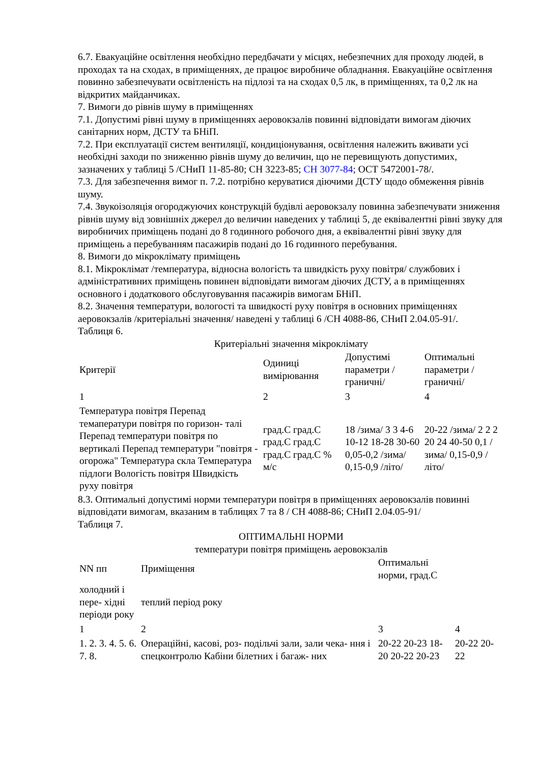6.7. Евакуаційне освітлення необхідно передбачати у місцях, небезпечних для проходу людей, в проходах та на сходах, в приміщеннях, де працює виробниче обладнання. Евакуаційне освітлення повинно забезпечувати освітленість на підлозі та на сходах 0,5 лк, в приміщеннях, та 0,2 лк на відкритих майданчиках.
7. Вимоги до рівнів шуму в приміщеннях
7.1. Допустимі рівні шуму в приміщеннях аеровокзалів повинні відповідати вимогам діючих санітарних норм, ДСТУ та БНіП.
7.2. При експлуатації систем вентиляції, кондиціонування, освітлення належить вживати усі необхідні заходи по зниженню рівнів шуму до величин, що не перевищують допустимих, зазначених у таблиці 5 /СНиП 11-85-80; СН 3223-85; СН 3077-84; ОСТ 5472001-78/.
7.3. Для забезпечення вимог п. 7.2. потрібно керуватися діючими ДСТУ щодо обмеження рівнів шуму.
7.4. Звукоізоляція огороджуючих конструкцій будівлі аеровокзалу повинна забезпечувати зниження рівнів шуму від зовнішніх джерел до величин наведених у таблиці 5, де еквівалентні рівні звуку для виробничих приміщень подані до 8 годинного робочого дня, а еквівалентні рівні звуку для приміщень а перебуванням пасажирів подані до 16 годинного перебування.
8. Вимоги до мікроклімату приміщень
8.1. Мікроклімат /температура, відносна вологість та швидкість руху повітря/ службових і адміністративних приміщень повинен відповідати вимогам діючих ДСТУ, а в приміщеннях основного і додаткового обслуговування пасажирів вимогам БНіП.
8.2. Значення температури, вологості та швидкості руху повітря в основних приміщеннях аеровокзалів /критеріальні значення/ наведені у таблиці 6 /СН 4088-86, СНиП 2.04.05-91/.
Таблиця 6.
Критеріальні значення мікроклімату
| Критерії | Одиниці вимірювання | Допустимі параметри /граничні/ | Оптимальні параметри /граничні/ |
| 1 | 2 | 3 | 4 |
| Температура повітря Перепад темаператури повітря по горизон- талі Перепад температури повітря по вертикалі Перепад температури "повітря - огорожа" Температура скла Температура підлоги Вологість повітря Швидкість руху повітря | град.С град.С град.С град.С град.С град.С % м/с | 18 /зима/ 3 3 4-6 10-12 18-28 30-60 0,05-0,2 /зима/ 0,15-0,9 /літо/ | 20-22 /зима/ 2 2 2 20 24 40-50 0,1 /зима/ 0,15-0,9 /літо/ |
8.3. Оптимальні допустимі норми температури повітря в приміщеннях аеровокзалів повинні відповідати вимогам, вказаним в таблицях 7 та 8 / СН 4088-86; СНиП 2.04.05-91/
Таблиця 7.
ОПТИМАЛЬНІ НОРМИ
температури повітря приміщень аеровокзалів
| NN пп | Приміщення | Оптимальні норми, град.С | |
| холодний і пере- хідні періоди року | теплий період року | | |
| 1 | 2 | 3 | 4 |
| 1. 2. 3. 4. 5. 6. 7. 8. | Операційні, касові, роз- подільчі зали, зали чека- ння і спецконтролю Кабіни білетних і багаж- них | 20-22 20-23 18-20 20-22 20-23 | 20-22 20-22 |